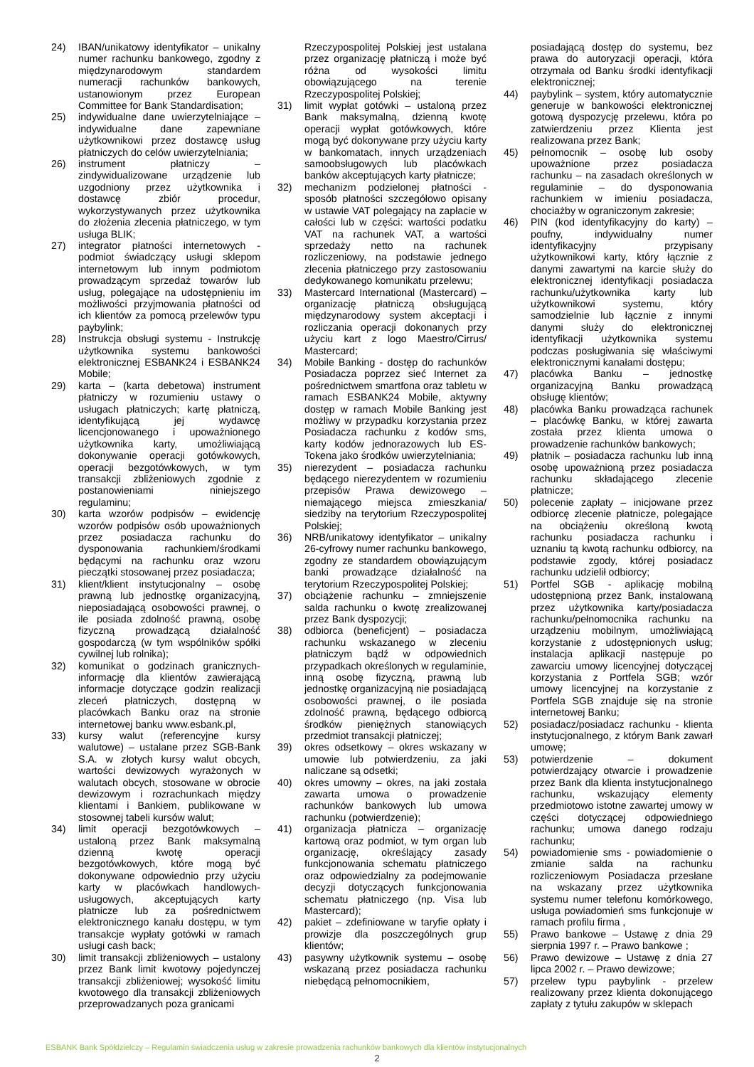24) IBAN/unikatowy identyfikator – unikalny numer rachunku bankowego, zgodny z międzynarodowym standardem numeracji rachunków bankowych, ustanowionym przez European Committee for Bank Standardisation;
25) indywidualne dane uwierzytelniające – indywidualne dane zapewniane użytkownikowi przez dostawcę usług płatniczych do celów uwierzytelniania;
26) instrument płatniczy – zindywidualizowane urządzenie lub uzgodniony przez użytkownika i dostawcę zbiór procedur, wykorzystywanych przez użytkownika do złożenia zlecenia płatniczego, w tym usługa BLIK;
27) integrator płatności internetowych - podmiot świadczący usługi sklepom internetowym lub innym podmiotom prowadzącym sprzedaż towarów lub usług, polegające na udostępnieniu im możliwości przyjmowania płatności od ich klientów za pomocą przelewów typu paybylink;
28) Instrukcja obsługi systemu - Instrukcję użytkownika systemu bankowości elektronicznej ESBANK24 i ESBANK24 Mobile;
29) karta – (karta debetowa) instrument płatniczy w rozumieniu ustawy o usługach płatniczych; kartę płatniczą, identyfikującą jej wydawcę licencjonowanego i upoważnionego użytkownika karty, umożliwiającą dokonywanie operacji gotówkowych, operacji bezgotówkowych, w tym transakcji zbliżeniowych zgodnie z postanowieniami niniejszego regulaminu;
30) karta wzorów podpisów – ewidencję wzorów podpisów osób upoważnionych przez posiadacza rachunku do dysponowania rachunkiem/środkami będącymi na rachunku oraz wzoru pieczątki stosowanej przez posiadacza;
31) klient/klient instytucjonalny – osobę prawną lub jednostkę organizacyjną, nieposiadającą osobowości prawnej, o ile posiada zdolność prawną, osobę fizyczną prowadzącą działalność gospodarczą (w tym wspólników spółki cywilnej lub rolnika);
32) komunikat o godzinach granicznych-informację dla klientów zawierającą informacje dotyczące godzin realizacji zleceń płatniczych, dostępną w placówkach Banku oraz na stronie internetowej banku www.esbank.pl,
33) kursy walut (referencyjne kursy walutowe) – ustalane przez SGB-Bank S.A. w złotych kursy walut obcych, wartości dewizowych wyrażonych w walutach obcych, stosowane w obrocie dewizowym i rozrachunkach między klientami i Bankiem, publikowane w stosownej tabeli kursów walut;
34) limit operacji bezgotówkowych – ustaloną przez Bank maksymalną dzienną kwotę operacji bezgotówkowych, które mogą być dokonywane odpowiednio przy użyciu karty w placówkach handlowych-usługowych, akceptujących karty płatnicze lub za pośrednictwem elektronicznego kanału dostępu, w tym transakcje wypłaty gotówki w ramach usługi cash back;
30) limit transakcji zbliżeniowych – ustalony przez Bank limit kwotowy pojedynczej transakcji zbliżeniowej; wysokość limitu kwotowego dla transakcji zbliżeniowych przeprowadzanych poza granicami
Rzeczypospolitej Polskiej jest ustalana przez organizację płatniczą i może być różna od wysokości limitu obowiązującego na terenie Rzeczypospolitej Polskiej;
31) limit wypłat gotówki – ustaloną przez Bank maksymalną, dzienną kwotę operacji wypłat gotówkowych, które mogą być dokonywane przy użyciu karty w bankomatach, innych urządzeniach samoobsługowych lub placówkach banków akceptujących karty płatnicze;
32) mechanizm podzielonej płatności - sposób płatności szczegółowo opisany w ustawie VAT polegający na zapłacie w całości lub w części: wartości podatku VAT na rachunek VAT, a wartości sprzedaży netto na rachunek rozliczeniowy, na podstawie jednego zlecenia płatniczego przy zastosowaniu dedykowanego komunikatu przelewu;
33) Mastercard International (Mastercard) – organizację płatniczą obsługującą międzynarodowy system akceptacji i rozliczania operacji dokonanych przy użyciu kart z logo Maestro/Cirrus/ Mastercard;
34) Mobile Banking - dostęp do rachunków Posiadacza poprzez sieć Internet za pośrednictwem smartfona oraz tabletu w ramach ESBANK24 Mobile, aktywny dostęp w ramach Mobile Banking jest możliwy w przypadku korzystania przez Posiadacza rachunku z kodów sms, karty kodów jednorazowych lub ES-Tokena jako środków uwierzytelniania;
35) nierezydent – posiadacza rachunku będącego nierezydentem w rozumieniu przepisów Prawa dewizowego – niemającego miejsca zmieszkania/ siedziby na terytorium Rzeczypospolitej Polskiej;
36) NRB/unikatowy identyfikator – unikalny 26-cyfrowy numer rachunku bankowego, zgodny ze standardem obowiązującym banki prowadzące działalność na terytorium Rzeczypospolitej Polskiej;
37) obciążenie rachunku – zmniejszenie salda rachunku o kwotę zrealizowanej przez Bank dyspozycji;
38) odbiorca (beneficjent) – posiadacza rachunku wskazanego w zleceniu płatniczym bądź w odpowiednich przypadkach określonych w regulaminie, inną osobę fizyczną, prawną lub jednostkę organizacyjną nie posiadającą osobowości prawnej, o ile posiada zdolność prawną, będącego odbiorcą środków pieniężnych stanowiących przedmiot transakcji płatniczej;
39) okres odsetkowy – okres wskazany w umowie lub potwierdzeniu, za jaki naliczane są odsetki;
40) okres umowny – okres, na jaki została zawarta umowa o prowadzenie rachunków bankowych lub umowa rachunku (potwierdzenie);
41) organizacja płatnicza – organizację kartową oraz podmiot, w tym organ lub organizację, określający zasady funkcjonowania schematu płatniczego oraz odpowiedzialny za podejmowanie decyzji dotyczących funkcjonowania schematu płatniczego (np. Visa lub Mastercard);
42) pakiet – zdefiniowane w taryfie opłaty i prowizje dla poszczególnych grup klientów;
43) pasywny użytkownik systemu – osobę wskazaną przez posiadacza rachunku niebędącą pełnomocnikiem,
posiadającą dostęp do systemu, bez prawa do autoryzacji operacji, która otrzymała od Banku środki identyfikacji elektronicznej;
44) paybylink – system, który automatycznie generuje w bankowości elektronicznej gotową dyspozycję przelewu, która po zatwierdzeniu przez Klienta jest realizowana przez Bank;
45) pełnomocnik – osobę lub osoby upoważnione przez posiadacza rachunku – na zasadach określonych w regulaminie – do dysponowania rachunkiem w imieniu posiadacza, chociażby w ograniczonym zakresie;
46) PIN (kod identyfikacyjny do karty) – poufny, indywidualny numer identyfikacyjny przypisany użytkownikowi karty, który łącznie z danymi zawartymi na karcie służy do elektronicznej identyfikacji posiadacza rachunku/użytkownika karty lub użytkownikowi systemu, który samodzielnie lub łącznie z innymi danymi służy do elektronicznej identyfikacji użytkownika systemu podczas posługiwania się właściwymi elektronicznymi kanałami dostępu;
47) placówka Banku – jednostkę organizacyjną Banku prowadzącą obsługę klientów;
48) placówka Banku prowadząca rachunek – placówkę Banku, w której zawarta została przez klienta umowa o prowadzenie rachunków bankowych;
49) płatnik – posiadacza rachunku lub inną osobę upoważnioną przez posiadacza rachunku składającego zlecenie płatnicze;
50) polecenie zapłaty – inicjowane przez odbiorcę zlecenie płatnicze, polegające na obciążeniu określoną kwotą rachunku posiadacza rachunku i uznaniu tą kwotą rachunku odbiorcy, na podstawie zgody, której posiadacz rachunku udzielił odbiorcy;
51) Portfel SGB - aplikację mobilną udostępnioną przez Bank, instalowaną przez użytkownika karty/posiadacza rachunku/pełnomocnika rachunku na urządzeniu mobilnym, umożliwiającą korzystanie z udostępnionych usług; instalacja aplikacji następuje po zawarciu umowy licencyjnej dotyczącej korzystania z Portfela SGB; wzór umowy licencyjnej na korzystanie z Portfela SGB znajduje się na stronie internetowej Banku;
52) posiadacz/posiadacz rachunku - klienta instytucjonalnego, z którym Bank zawarł umowę;
53) potwierdzenie – dokument potwierdzający otwarcie i prowadzenie przez Bank dla klienta instytucjonalnego rachunku, wskazujący elementy przedmiotowo istotne zawartej umowy w części dotyczącej odpowiedniego rachunku; umowa danego rodzaju rachunku;
54) powiadomienie sms - powiadomienie o zmianie salda na rachunku rozliczeniowym Posiadacza przesłane na wskazany przez użytkownika systemu numer telefonu komórkowego, usługa powiadomień sms funkcjonuje w ramach profilu firma ,
55) Prawo bankowe – Ustawę z dnia 29 sierpnia 1997 r. – Prawo bankowe ;
56) Prawo dewizowe – Ustawę z dnia 27 lipca 2002 r. – Prawo dewizowe;
57) przelew typu paybylink - przelew realizowany przez klienta dokonującego zapłaty z tytułu zakupów w sklepach
ESBANK Bank Spółdzielczy – Regulamin świadczenia usług w zakresie prowadzenia rachunków bankowych dla klientów instytucjonalnych
2